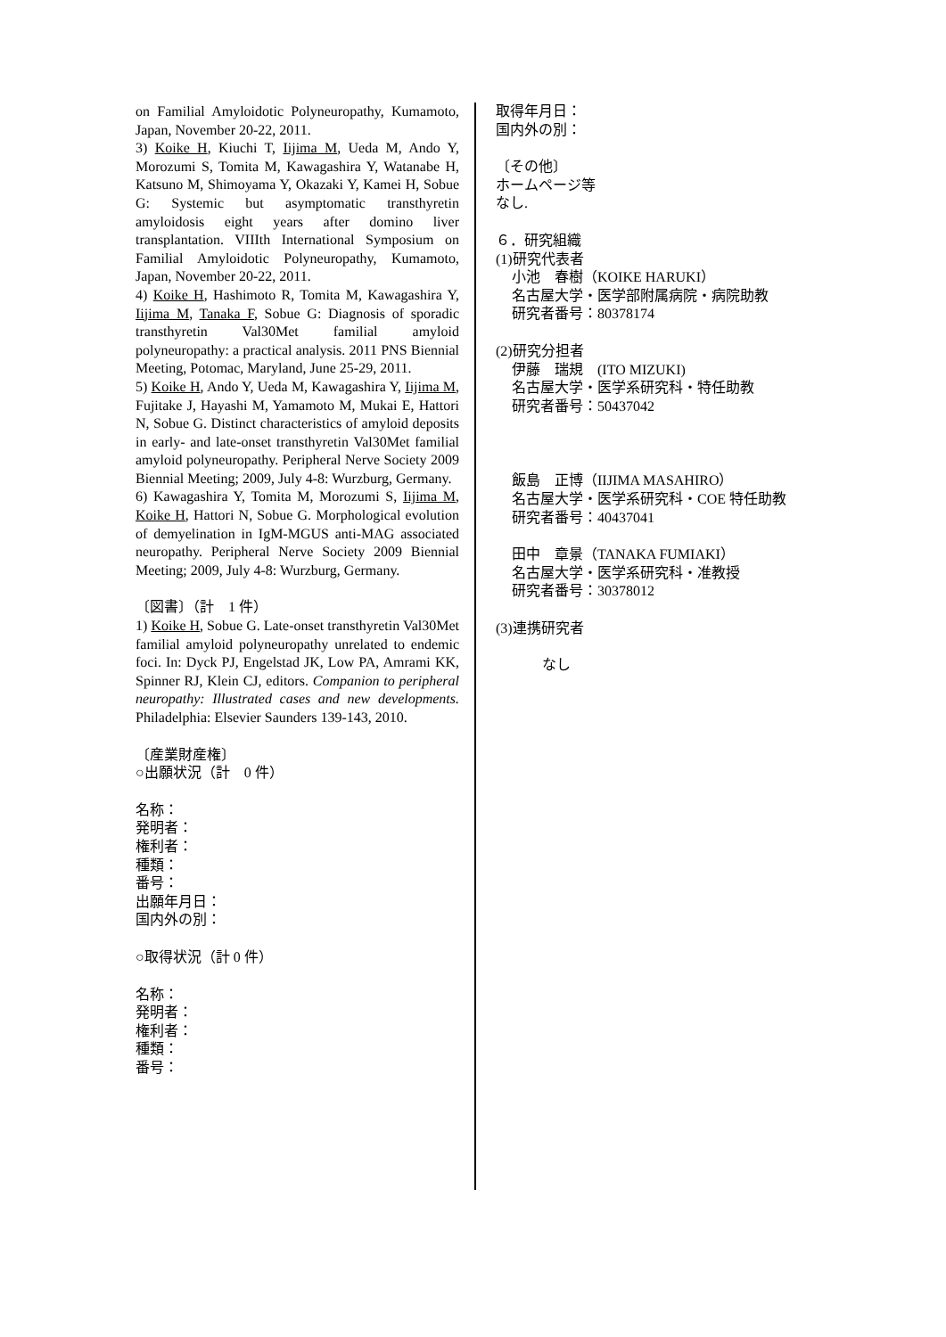on Familial Amyloidotic Polyneuropathy, Kumamoto, Japan, November 20-22, 2011.
3) Koike H, Kiuchi T, Iijima M, Ueda M, Ando Y, Morozumi S, Tomita M, Kawagashira Y, Watanabe H, Katsuno M, Shimoyama Y, Okazaki Y, Kamei H, Sobue G: Systemic but asymptomatic transthyretin amyloidosis eight years after domino liver transplantation. VIIIth International Symposium on Familial Amyloidotic Polyneuropathy, Kumamoto, Japan, November 20-22, 2011.
4) Koike H, Hashimoto R, Tomita M, Kawagashira Y, Iijima M, Tanaka F, Sobue G: Diagnosis of sporadic transthyretin Val30Met familial amyloid polyneuropathy: a practical analysis. 2011 PNS Biennial Meeting, Potomac, Maryland, June 25-29, 2011.
5) Koike H, Ando Y, Ueda M, Kawagashira Y, Iijima M, Fujitake J, Hayashi M, Yamamoto M, Mukai E, Hattori N, Sobue G. Distinct characteristics of amyloid deposits in early- and late-onset transthyretin Val30Met familial amyloid polyneuropathy. Peripheral Nerve Society 2009 Biennial Meeting; 2009, July 4-8: Wurzburg, Germany.
6) Kawagashira Y, Tomita M, Morozumi S, Iijima M, Koike H, Hattori N, Sobue G. Morphological evolution of demyelination in IgM-MGUS anti-MAG associated neuropathy. Peripheral Nerve Society 2009 Biennial Meeting; 2009, July 4-8: Wurzburg, Germany.
〔図書〕（計　1 件）
1) Koike H, Sobue G. Late-onset transthyretin Val30Met familial amyloid polyneuropathy unrelated to endemic foci. In: Dyck PJ, Engelstad JK, Low PA, Amrami KK, Spinner RJ, Klein CJ, editors. Companion to peripheral neuropathy: Illustrated cases and new developments. Philadelphia: Elsevier Saunders 139-143, 2010.
〔産業財産権〕
○出願状況（計　0 件）
名称：
発明者：
権利者：
種類：
番号：
出願年月日：
国内外の別：
○取得状況（計 0 件）
名称：
発明者：
権利者：
種類：
番号：
取得年月日：
国内外の別：
〔その他〕
ホームページ等
なし.
６．研究組織
(1)研究代表者
小池　春樹（KOIKE HARUKI）
名古屋大学・医学部附属病院・病院助教
研究者番号：80378174
(2)研究分担者
伊藤　瑞規　(ITO MIZUKI)
名古屋大学・医学系研究科・特任助教
研究者番号：50437042
飯島　正博（IIJIMA MASAHIRO）
名古屋大学・医学系研究科・COE 特任助教
研究者番号：40437041
田中　章景（TANAKA FUMIAKI）
名古屋大学・医学系研究科・准教授
研究者番号：30378012
(3)連携研究者
なし